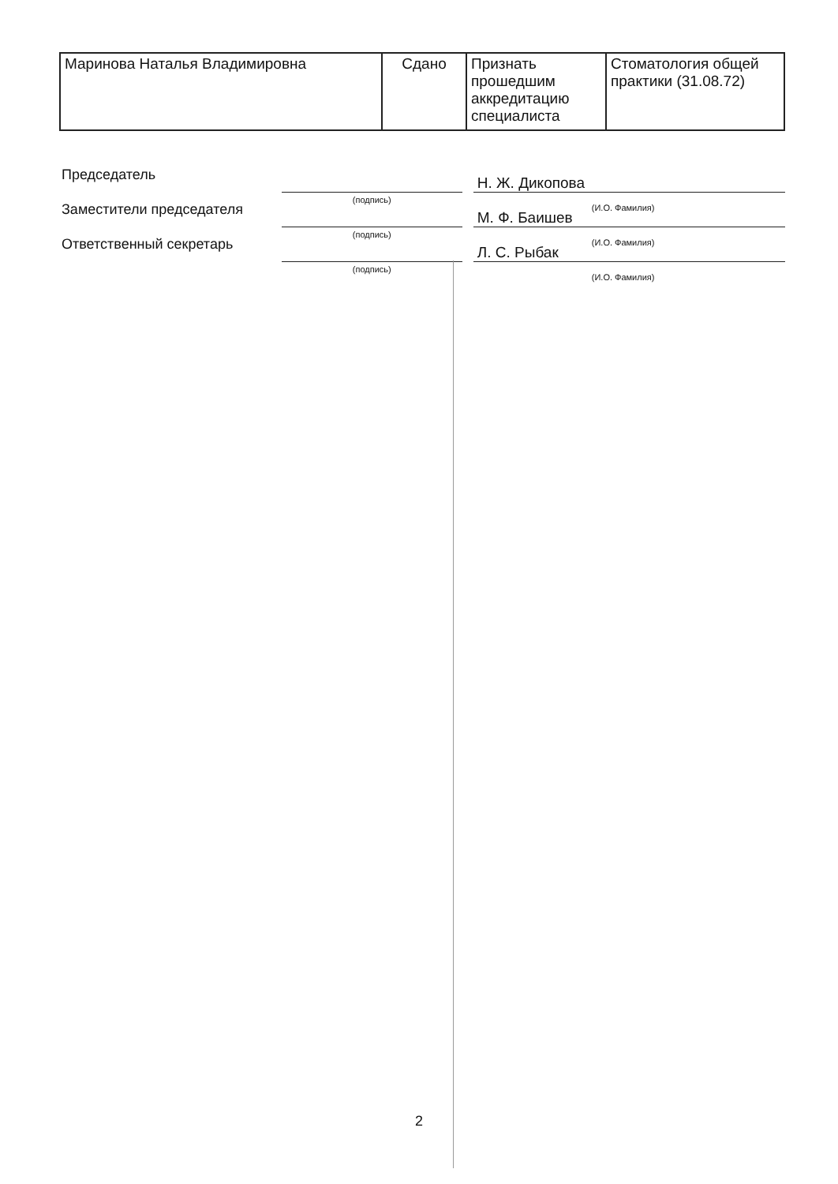| Маринова Наталья Владимировна | Сдано | Признать прошедшим аккредитацию специалиста | Стоматология общей практики (31.08.72) |
Председатель
(подпись)
Н. Ж. Дикопова
(И.О. Фамилия)
Заместители председателя
(подпись)
М. Ф. Баишев
(И.О. Фамилия)
Ответственный секретарь
(подпись)
Л. С. Рыбак
(И.О. Фамилия)
2